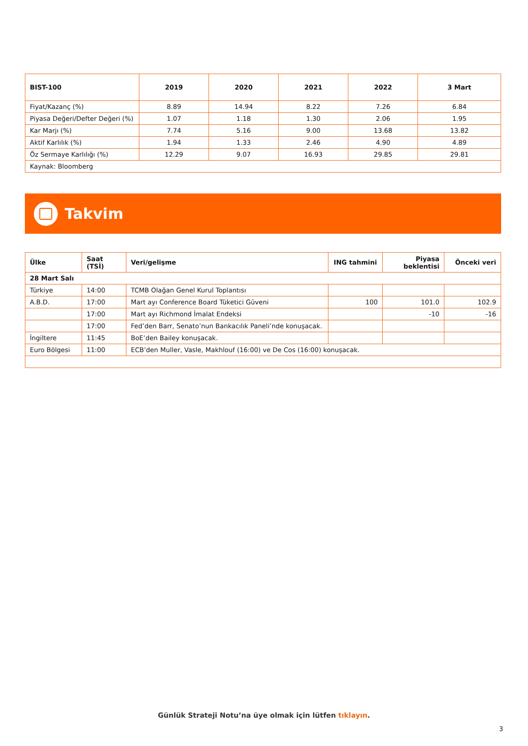| BIST-100 | 2019 | 2020 | 2021 | 2022 | 3 Mart |
| --- | --- | --- | --- | --- | --- |
| Fiyat/Kazanç (%) | 8.89 | 14.94 | 8.22 | 7.26 | 6.84 |
| Piyasa Değeri/Defter Değeri (%) | 1.07 | 1.18 | 1.30 | 2.06 | 1.95 |
| Kar Marjı (%) | 7.74 | 5.16 | 9.00 | 13.68 | 13.82 |
| Aktif Karlılık (%) | 1.94 | 1.33 | 2.46 | 4.90 | 4.89 |
| Öz Sermaye Karlılığı (%) | 12.29 | 9.07 | 16.93 | 29.85 | 29.81 |
| Kaynak: Bloomberg | | | | | |
Takvim
| Ülke | Saat (TSİ) | Veri/gelişme | ING tahmini | Piyasa beklentisi | Önceki veri |
| --- | --- | --- | --- | --- | --- |
| 28 Mart Salı | | | | | |
| Türkiye | 14:00 | TCMB Olağan Genel Kurul Toplantısı | | | |
| A.B.D. | 17:00 | Mart ayı Conference Board Tüketici Güveni | 100 | 101.0 | 102.9 |
| | 17:00 | Mart ayı Richmond İmalat Endeksi | | -10 | -16 |
| | 17:00 | Fed’den Barr, Senato’nun Bankacılık Paneli’nde konuşacak. | | | |
| İngiltere | 11:45 | BoE’den Bailey konuşacak. | | | |
| Euro Bölgesi | 11:00 | ECB’den Muller, Vasle, Makhlouf (16:00) ve De Cos (16:00) konuşacak. | | | |
Günlük Strateji Notu’na üye olmak için lütfen tıklayın.
3